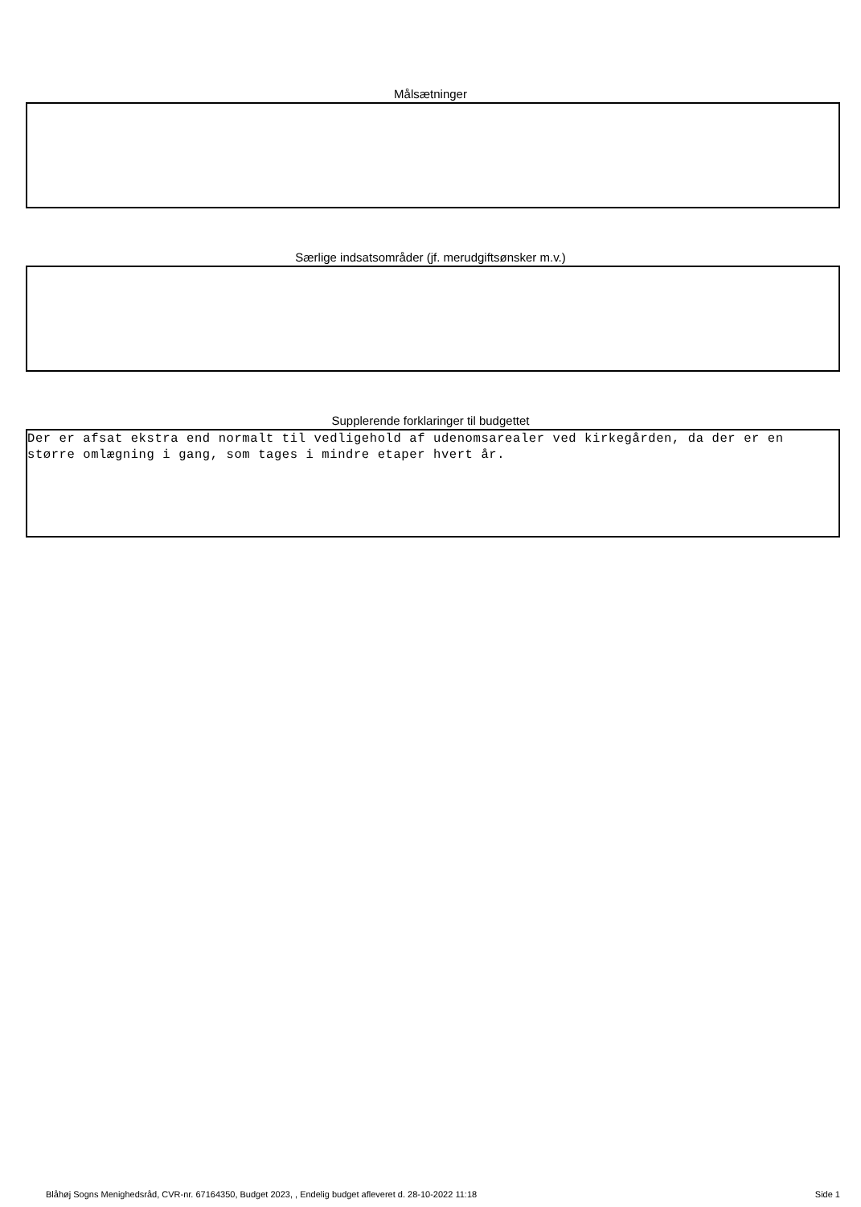Målsætninger
Særlige indsatsområder (jf. merudgiftsønsker m.v.)
Supplerende forklaringer til budgettet
Der er afsat ekstra end normalt til vedligehold af udenomsarealer ved kirkegården, da der er en større omlægning i gang, som tages i mindre etaper hvert år.
Blåhøj Sogns Menighedsråd, CVR-nr. 67164350, Budget 2023, , Endelig budget afleveret d. 28-10-2022 11:18 Side 1